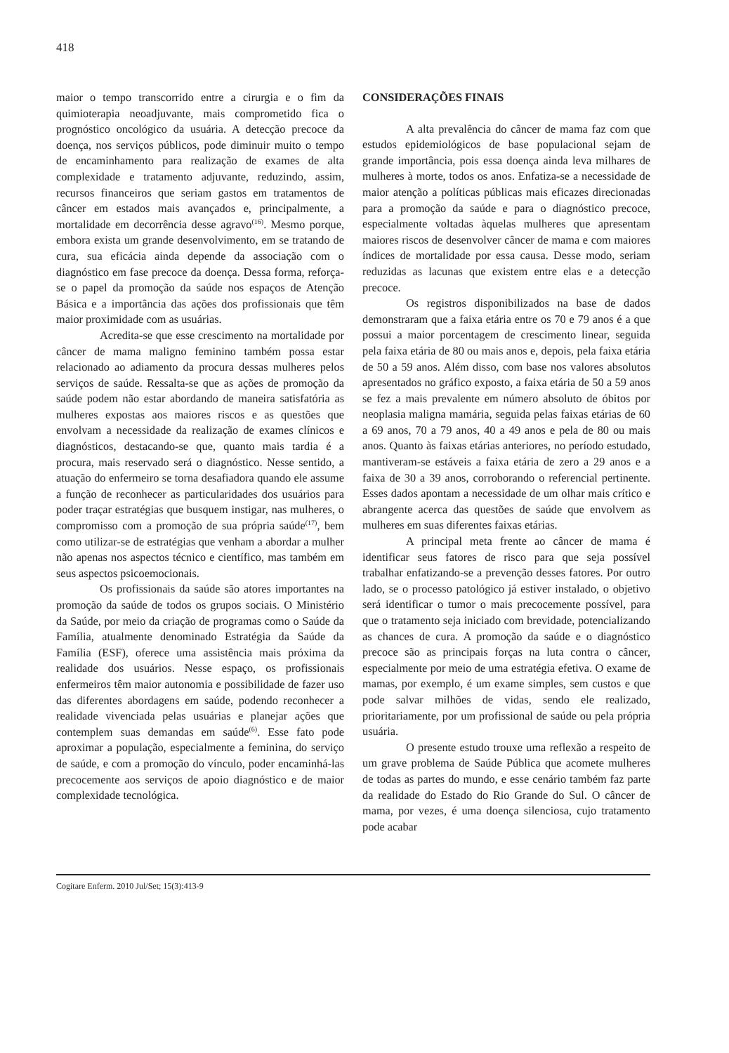418
maior o tempo transcorrido entre a cirurgia e o fim da quimioterapia neoadjuvante, mais comprometido fica o prognóstico oncológico da usuária. A detecção precoce da doença, nos serviços públicos, pode diminuir muito o tempo de encaminhamento para realização de exames de alta complexidade e tratamento adjuvante, reduzindo, assim, recursos financeiros que seriam gastos em tratamentos de câncer em estados mais avançados e, principalmente, a mortalidade em decorrência desse agravo<sup>(16)</sup>. Mesmo porque, embora exista um grande desenvolvimento, em se tratando de cura, sua eficácia ainda depende da associação com o diagnóstico em fase precoce da doença. Dessa forma, reforça-se o papel da promoção da saúde nos espaços de Atenção Básica e a importância das ações dos profissionais que têm maior proximidade com as usuárias.
Acredita-se que esse crescimento na mortalidade por câncer de mama maligno feminino também possa estar relacionado ao adiamento da procura dessas mulheres pelos serviços de saúde. Ressalta-se que as ações de promoção da saúde podem não estar abordando de maneira satisfatória as mulheres expostas aos maiores riscos e as questões que envolvam a necessidade da realização de exames clínicos e diagnósticos, destacando-se que, quanto mais tardia é a procura, mais reservado será o diagnóstico. Nesse sentido, a atuação do enfermeiro se torna desafiadora quando ele assume a função de reconhecer as particularidades dos usuários para poder traçar estratégias que busquem instigar, nas mulheres, o compromisso com a promoção de sua própria saúde<sup>(17)</sup>, bem como utilizar-se de estratégias que venham a abordar a mulher não apenas nos aspectos técnico e científico, mas também em seus aspectos psicoemocionais.
Os profissionais da saúde são atores importantes na promoção da saúde de todos os grupos sociais. O Ministério da Saúde, por meio da criação de programas como o Saúde da Família, atualmente denominado Estratégia da Saúde da Família (ESF), oferece uma assistência mais próxima da realidade dos usuários. Nesse espaço, os profissionais enfermeiros têm maior autonomia e possibilidade de fazer uso das diferentes abordagens em saúde, podendo reconhecer a realidade vivenciada pelas usuárias e planejar ações que contemplem suas demandas em saúde<sup>(6)</sup>. Esse fato pode aproximar a população, especialmente a feminina, do serviço de saúde, e com a promoção do vínculo, poder encaminhá-las precocemente aos serviços de apoio diagnóstico e de maior complexidade tecnológica.
CONSIDERAÇÕES FINAIS
A alta prevalência do câncer de mama faz com que estudos epidemiológicos de base populacional sejam de grande importância, pois essa doença ainda leva milhares de mulheres à morte, todos os anos. Enfatiza-se a necessidade de maior atenção a políticas públicas mais eficazes direcionadas para a promoção da saúde e para o diagnóstico precoce, especialmente voltadas àquelas mulheres que apresentam maiores riscos de desenvolver câncer de mama e com maiores índices de mortalidade por essa causa. Desse modo, seriam reduzidas as lacunas que existem entre elas e a detecção precoce.
Os registros disponibilizados na base de dados demonstraram que a faixa etária entre os 70 e 79 anos é a que possui a maior porcentagem de crescimento linear, seguida pela faixa etária de 80 ou mais anos e, depois, pela faixa etária de 50 a 59 anos. Além disso, com base nos valores absolutos apresentados no gráfico exposto, a faixa etária de 50 a 59 anos se fez a mais prevalente em número absoluto de óbitos por neoplasia maligna mamária, seguida pelas faixas etárias de 60 a 69 anos, 70 a 79 anos, 40 a 49 anos e pela de 80 ou mais anos. Quanto às faixas etárias anteriores, no período estudado, mantiveram-se estáveis a faixa etária de zero a 29 anos e a faixa de 30 a 39 anos, corroborando o referencial pertinente. Esses dados apontam a necessidade de um olhar mais crítico e abrangente acerca das questões de saúde que envolvem as mulheres em suas diferentes faixas etárias.
A principal meta frente ao câncer de mama é identificar seus fatores de risco para que seja possível trabalhar enfatizando-se a prevenção desses fatores. Por outro lado, se o processo patológico já estiver instalado, o objetivo será identificar o tumor o mais precocemente possível, para que o tratamento seja iniciado com brevidade, potencializando as chances de cura. A promoção da saúde e o diagnóstico precoce são as principais forças na luta contra o câncer, especialmente por meio de uma estratégia efetiva. O exame de mamas, por exemplo, é um exame simples, sem custos e que pode salvar milhões de vidas, sendo ele realizado, prioritariamente, por um profissional de saúde ou pela própria usuária.
O presente estudo trouxe uma reflexão a respeito de um grave problema de Saúde Pública que acomete mulheres de todas as partes do mundo, e esse cenário também faz parte da realidade do Estado do Rio Grande do Sul. O câncer de mama, por vezes, é uma doença silenciosa, cujo tratamento pode acabar
Cogitare Enferm. 2010 Jul/Set; 15(3):413-9